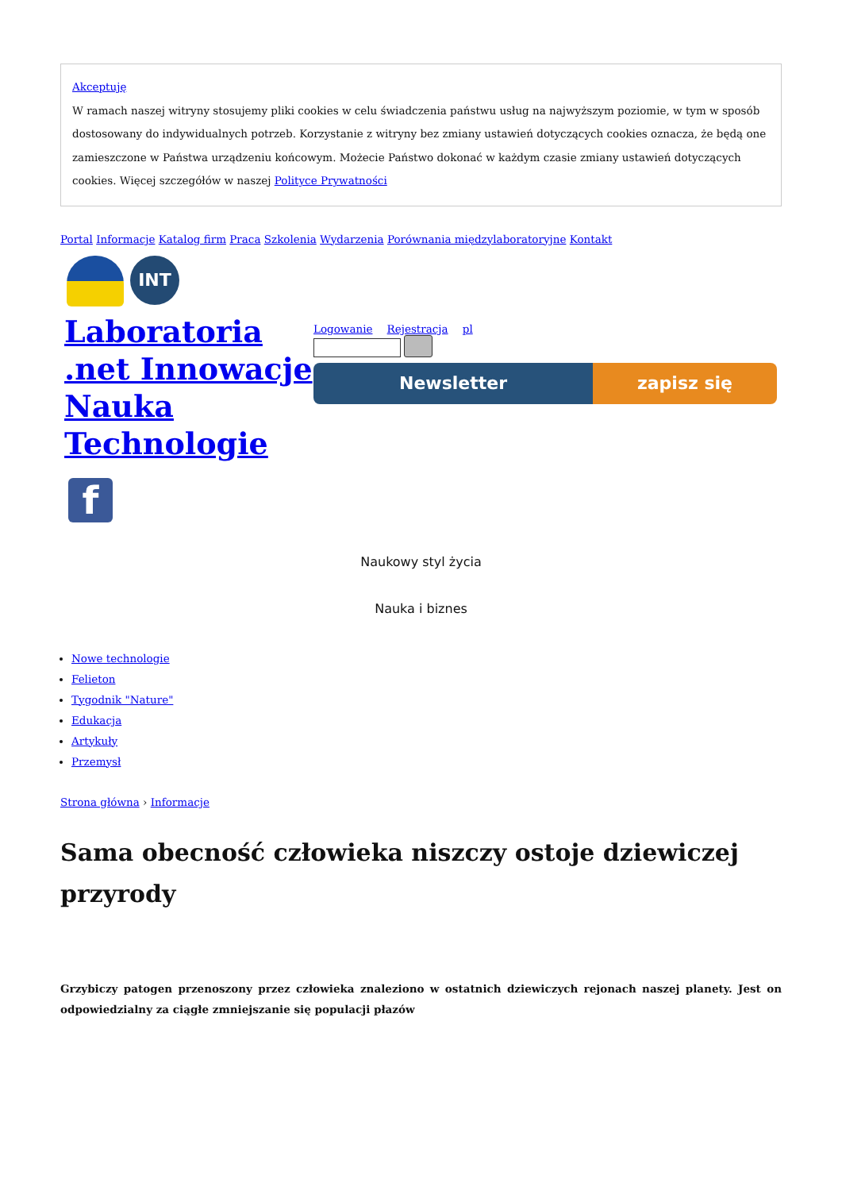Akceptuję
W ramach naszej witryny stosujemy pliki cookies w celu świadczenia państwu usług na najwyższym poziomie, w tym w sposób dostosowany do indywidualnych potrzeb. Korzystanie z witryny bez zmiany ustawień dotyczących cookies oznacza, że będą one zamieszczone w Państwa urządzeniu końcowym. Możecie Państwo dokonać w każdym czasie zmiany ustawień dotyczących cookies. Więcej szczegółów w naszej Polityce Prywatności
Portal Informacje Katalog firm Praca Szkolenia Wydarzenia Porównania międzylaboratoryjne Kontakt
INT
Laboratoria .net Innowacje Nauka Technologie
Logowanie Rejestracja pl
Newsletter zapisz się
f
Naukowy styl życia
Nauka i biznes
Nowe technologie
Felieton
Tygodnik "Nature"
Edukacja
Artykuły
Przemysł
Strona główna › Informacje
Sama obecność człowieka niszczy ostoje dziewiczej przyrody
Grzybiczy patogen przenoszony przez człowieka znaleziono w ostatnich dziewiczych rejonach naszej planety. Jest on odpowiedzialny za ciągłe zmniejszanie się populacji płazów